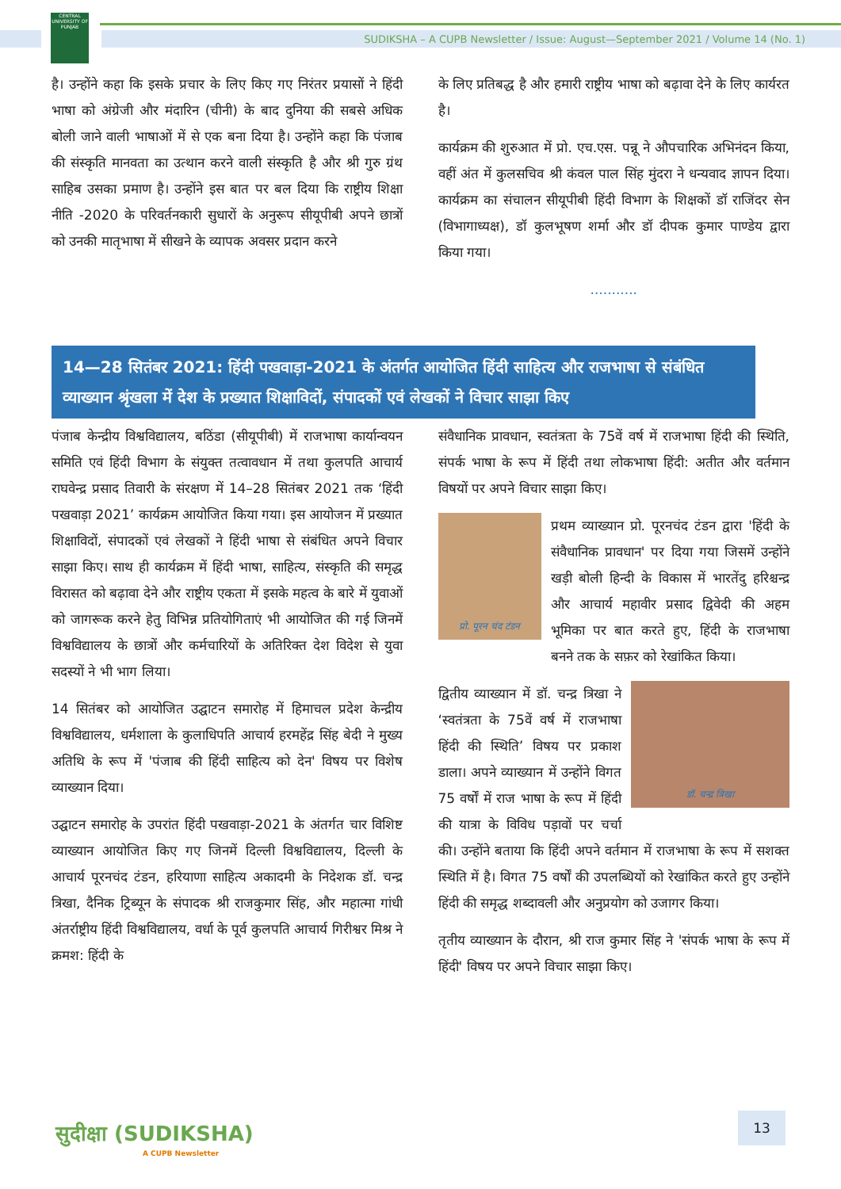CENTRAL UNIVERSITY OF PUNJAB
SUDIKSHA – A CUPB Newsletter / Issue: August—September 2021 / Volume 14 (No. 1)
है। उन्होंने कहा कि इसके प्रचार के लिए किए गए निरंतर प्रयासों ने हिंदी भाषा को अंग्रेजी और मंदारिन (चीनी) के बाद दुनिया की सबसे अधिक बोली जाने वाली भाषाओं में से एक बना दिया है। उन्होंने कहा कि पंजाब की संस्कृति मानवता का उत्थान करने वाली संस्कृति है और श्री गुरु ग्रंथ साहिब उसका प्रमाण है। उन्होंने इस बात पर बल दिया कि राष्ट्रीय शिक्षा नीति -2020 के परिवर्तनकारी सुधारों के अनुरूप सीयूपीबी अपने छात्रों को उनकी मातृभाषा में सीखने के व्यापक अवसर प्रदान करने
के लिए प्रतिबद्ध है और हमारी राष्ट्रीय भाषा को बढ़ावा देने के लिए कार्यरत है।
कार्यक्रम की शुरुआत में प्रो. एच.एस. पन्नू ने औपचारिक अभिनंदन किया, वहीं अंत में कुलसचिव श्री कंवल पाल सिंह मुंदरा ने धन्यवाद ज्ञापन दिया। कार्यक्रम का संचालन सीयूपीबी हिंदी विभाग के शिक्षकों डॉ राजिंदर सेन (विभागाध्यक्ष), डॉ कुलभूषण शर्मा और डॉ दीपक कुमार पाण्डेय द्वारा किया गया।
...........
14—28 सितंबर 2021: हिंदी पखवाड़ा-2021 के अंतर्गत आयोजित हिंदी साहित्य और राजभाषा से संबंधित व्याख्यान श्रृंखला में देश के प्रख्यात शिक्षाविदों, संपादकों एवं लेखकों ने विचार साझा किए
पंजाब केन्द्रीय विश्वविद्यालय, बठिंडा (सीयूपीबी) में राजभाषा कार्यान्वयन समिति एवं हिंदी विभाग के संयुक्त तत्वावधान में तथा कुलपति आचार्य राघवेन्द्र प्रसाद तिवारी के संरक्षण में 14–28 सितंबर 2021 तक ‘हिंदी पखवाड़ा 2021’ कार्यक्रम आयोजित किया गया। इस आयोजन में प्रख्यात शिक्षाविदों, संपादकों एवं लेखकों ने हिंदी भाषा से संबंधित अपने विचार साझा किए। साथ ही कार्यक्रम में हिंदी भाषा, साहित्य, संस्कृति की समृद्ध विरासत को बढ़ावा देने और राष्ट्रीय एकता में इसके महत्व के बारे में युवाओं को जागरूक करने हेतु विभिन्न प्रतियोगिताएं भी आयोजित की गई जिनमें विश्वविद्यालय के छात्रों और कर्मचारियों के अतिरिक्त देश विदेश से युवा सदस्यों ने भी भाग लिया।
14 सितंबर को आयोजित उद्घाटन समारोह में हिमाचल प्रदेश केन्द्रीय विश्वविद्यालय, धर्मशाला के कुलाधिपति आचार्य हरमहेंद्र सिंह बेदी ने मुख्य अतिथि के रूप में 'पंजाब की हिंदी साहित्य को देन' विषय पर विशेष व्याख्यान दिया।
उद्घाटन समारोह के उपरांत हिंदी पखवाड़ा-2021 के अंतर्गत चार विशिष्ट व्याख्यान आयोजित किए गए जिनमें दिल्ली विश्वविद्यालय, दिल्ली के आचार्य पूरनचंद टंडन, हरियाणा साहित्य अकादमी के निदेशक डॉ. चन्द्र त्रिखा, दैनिक ट्रिब्यून के संपादक श्री राजकुमार सिंह, और महात्मा गांधी अंतर्राष्ट्रीय हिंदी विश्वविद्यालय, वर्धा के पूर्व कुलपति आचार्य गिरीश्वर मिश्र ने क्रमश: हिंदी के
संवैधानिक प्रावधान, स्वतंत्रता के 75वें वर्ष में राजभाषा हिंदी की स्थिति, संपर्क भाषा के रूप में हिंदी तथा लोकभाषा हिंदी: अतीत और वर्तमान विषयों पर अपने विचार साझा किए।
प्रो. पूरन चंद टंडन
प्रथम व्याख्यान प्रो. पूरनचंद टंडन द्वारा 'हिंदी के संवैधानिक प्रावधान' पर दिया गया जिसमें उन्होंने खड़ी बोली हिन्दी के विकास में भारतेंदु हरिश्चन्द्र और आचार्य महावीर प्रसाद द्विवेदी की अहम भूमिका पर बात करते हुए, हिंदी के राजभाषा बनने तक के सफ़र को रेखांकित किया।
डॉ. चन्द्र त्रिखा
द्वितीय व्याख्यान में डॉ. चन्द्र त्रिखा ने ‘स्वतंत्रता के 75वें वर्ष में राजभाषा हिंदी की स्थिति’ विषय पर प्रकाश डाला। अपने व्याख्यान में उन्होंने विगत 75 वर्षों में राज भाषा के रूप में हिंदी की यात्रा के विविध पड़ावों पर चर्चा की। उन्होंने बताया कि हिंदी अपने वर्तमान में राजभाषा के रूप में सशक्त स्थिति में है। विगत 75 वर्षों की उपलब्धियों को रेखांकित करते हुए उन्होंने हिंदी की समृद्ध शब्दावली और अनुप्रयोग को उजागर किया।
तृतीय व्याख्यान के दौरान, श्री राज कुमार सिंह ने 'संपर्क भाषा के रूप में हिंदी' विषय पर अपने विचार साझा किए।
सुदीक्षा (SUDIKSHA)
A CUPB Newsletter
13